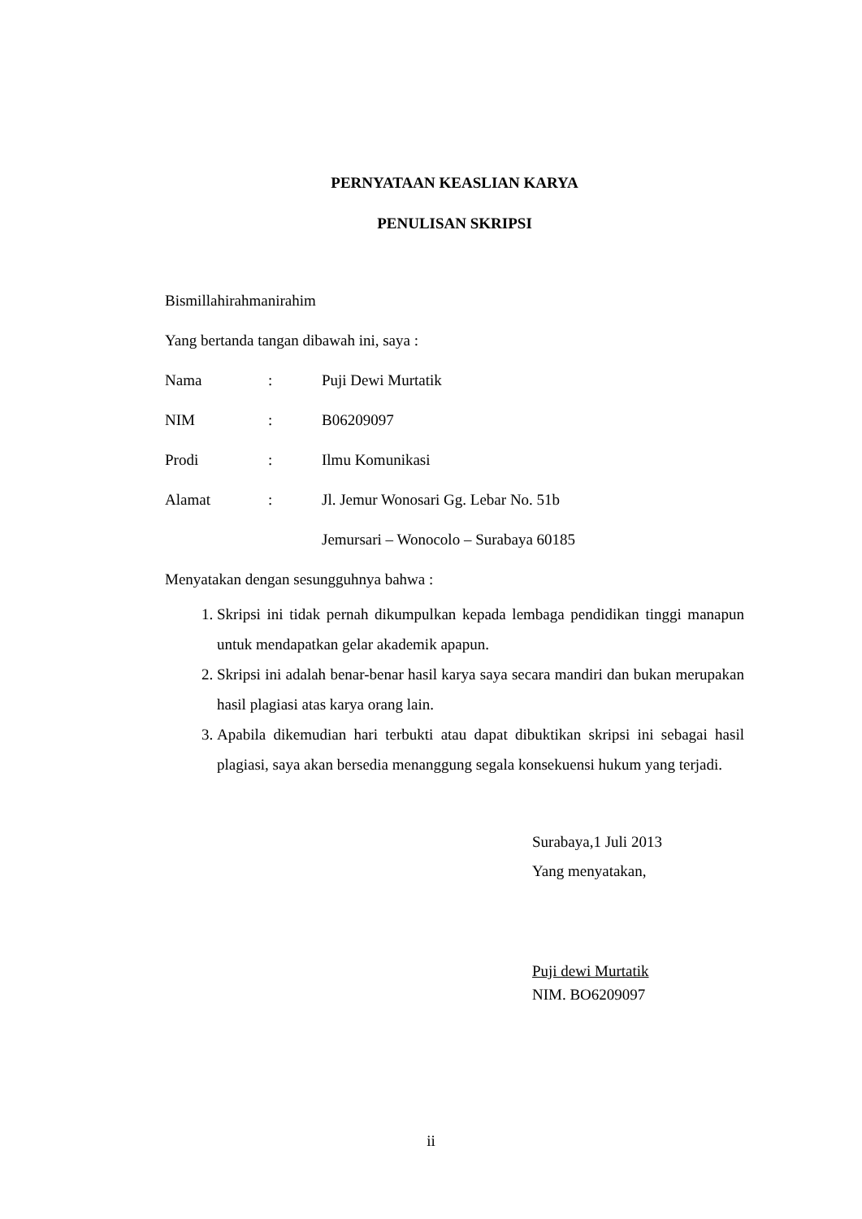PERNYATAAN KEASLIAN KARYA
PENULISAN SKRIPSI
Bismillahirahmanirahim
Yang bertanda tangan dibawah ini, saya :
Nama: Puji Dewi Murtatik
NIM: B06209097
Prodi: Ilmu Komunikasi
Alamat: Jl. Jemur Wonosari Gg. Lebar No. 51b
Jemursari – Wonocolo – Surabaya 60185
Menyatakan dengan sesungguhnya bahwa :
1. Skripsi ini tidak pernah dikumpulkan kepada lembaga pendidikan tinggi manapun untuk mendapatkan gelar akademik apapun.
2. Skripsi ini adalah benar-benar hasil karya saya secara mandiri dan bukan merupakan hasil plagiasi atas karya orang lain.
3. Apabila dikemudian hari terbukti atau dapat dibuktikan skripsi ini sebagai hasil plagiasi, saya akan bersedia menanggung segala konsekuensi hukum yang terjadi.
Surabaya,1 Juli 2013
Yang menyatakan,
Puji dewi Murtatik
NIM. BO6209097
ii